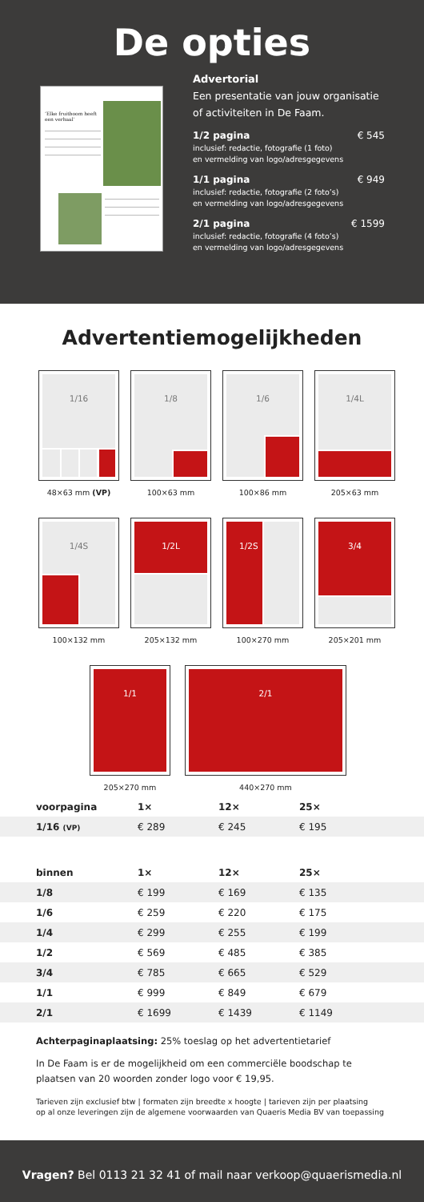De opties
‘Elke fruitboom heeft een verhaal’
Advertorial
Een presentatie van jouw organisatie of activiteiten in De Faam.
1/2 pagina
inclusief: redactie, fotografie (1 foto)
en vermelding van logo/adresgegevens
€ 545
1/1 pagina
inclusief: redactie, fotografie (2 foto’s)
en vermelding van logo/adresgegevens
€ 949
2/1 pagina
inclusief: redactie, fotografie (4 foto’s)
en vermelding van logo/adresgegevens
€ 1599
Advertentiemogelijkheden
1/16
48×63 mm (VP)
1/8
100×63 mm
1/6
100×86 mm
1/4L
205×63 mm
1/4S
100×132 mm
1/2L
205×132 mm
1/2S
100×270 mm
3/4
205×201 mm
1/1
205×270 mm
2/1
440×270 mm
| voorpagina | 1× | 12× | 25× |
| --- | --- | --- | --- |
| 1/16 (VP) | € 289 | € 245 | € 195 |
| binnen | 1× | 12× | 25× |
| --- | --- | --- | --- |
| 1/8 | € 199 | € 169 | € 135 |
| 1/6 | € 259 | € 220 | € 175 |
| 1/4 | € 299 | € 255 | € 199 |
| 1/2 | € 569 | € 485 | € 385 |
| 3/4 | € 785 | € 665 | € 529 |
| 1/1 | € 999 | € 849 | € 679 |
| 2/1 | € 1699 | € 1439 | € 1149 |
Achterpaginaplaatsing: 25% toeslag op het advertentietarief
In De Faam is er de mogelijkheid om een commerciële boodschap te plaatsen van 20 woorden zonder logo voor € 19,95.
Tarieven zijn exclusief btw | formaten zijn breedte x hoogte | tarieven zijn per plaatsing
op al onze leveringen zijn de algemene voorwaarden van Quaeris Media BV van toepassing
Vragen? Bel 0113 21 32 41 of mail naar verkoop@quaerismedia.nl